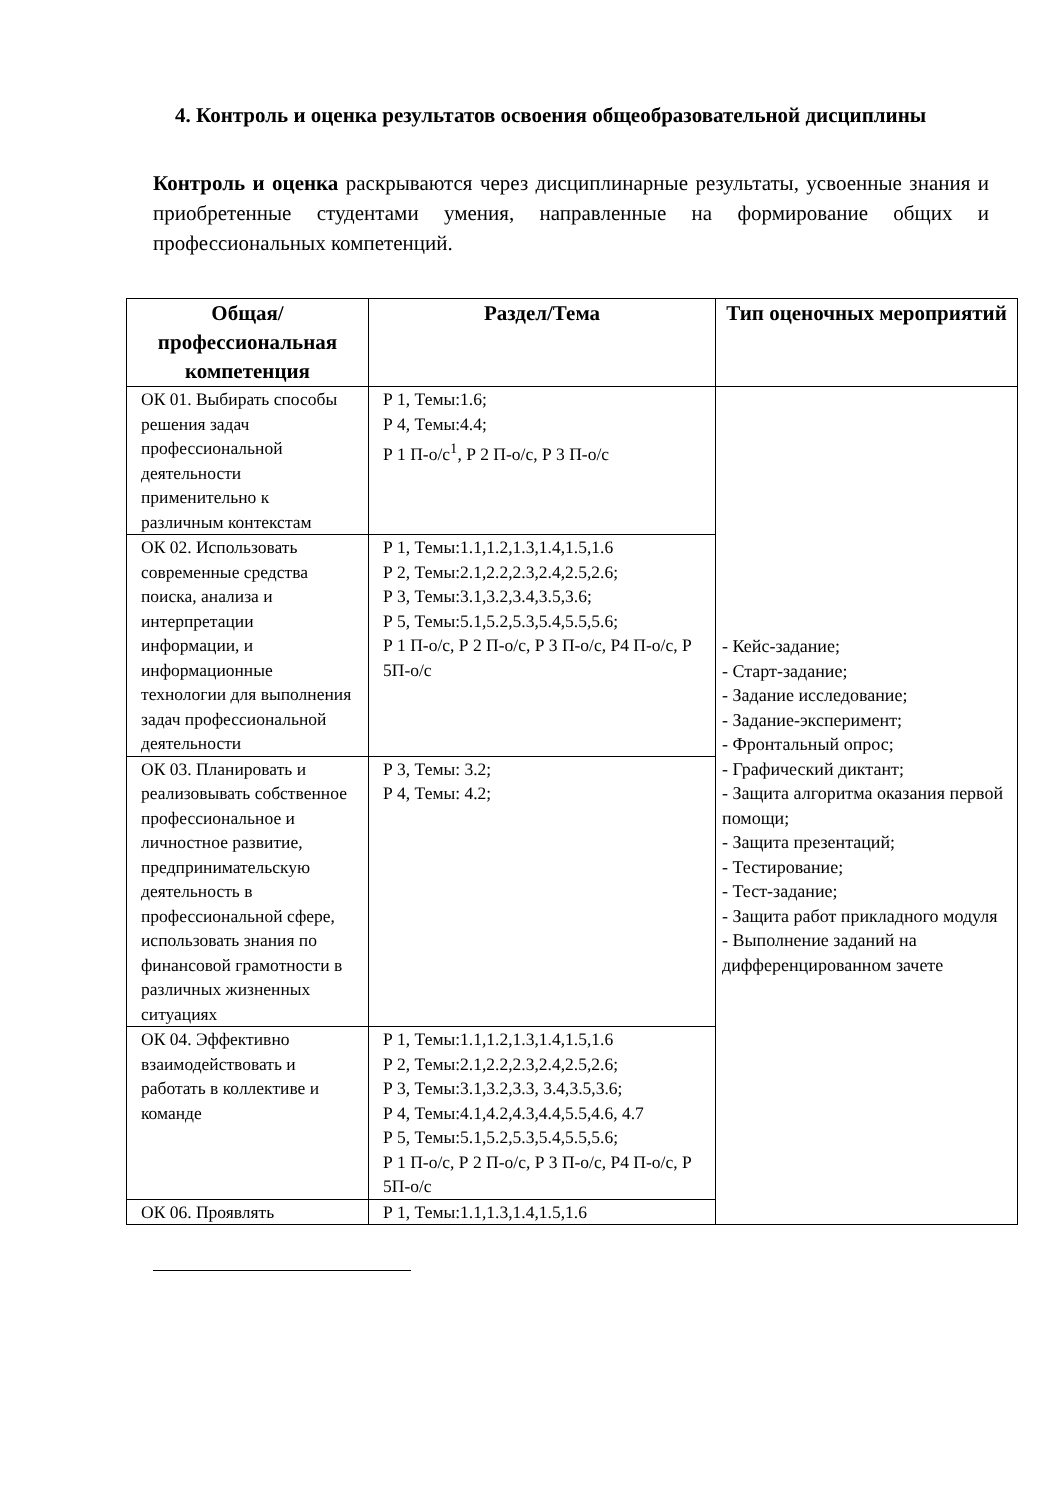4. Контроль и оценка результатов освоения общеобразовательной дисциплины
Контроль и оценка раскрываются через дисциплинарные результаты, усвоенные знания и приобретенные студентами умения, направленные на формирование общих и профессиональных компетенций.
| Общая/профессиональная компетенция | Раздел/Тема | Тип оценочных мероприятий |
| --- | --- | --- |
| ОК 01. Выбирать способы решения задач профессиональной деятельности применительно к различным контекстам | Р 1, Темы:1.6; Р 4, Темы:4.4; Р 1 П-о/с<sup>1</sup>, Р 2 П-о/с, Р 3 П-о/с | - Кейс-задание; - Старт-задание; - Задание исследование; - Задание-эксперимент; - Фронтальный опрос; - Графический диктант; - Защита алгоритма оказания первой помощи; - Защита презентаций; - Тестирование; - Тест-задание; - Защита работ прикладного модуля - Выполнение заданий на дифференцированном зачете |
| ОК 02. Использовать современные средства поиска, анализа и интерпретации информации, и информационные технологии для выполнения задач профессиональной деятельности | Р 1, Темы:1.1,1.2,1.3,1.4,1.5,1.6 Р 2, Темы:2.1,2.2,2.3,2.4,2.5,2.6; Р 3, Темы:3.1,3.2,3.4,3.5,3.6; Р 5, Темы:5.1,5.2,5.3,5.4,5.5,5.6; Р 1 П-о/с, Р 2 П-о/с, Р 3 П-о/с, Р4 П-о/с, Р 5П-о/с | |
| ОК 03. Планировать и реализовывать собственное профессиональное и личностное развитие, предпринимательскую деятельность в профессиональной сфере, использовать знания по финансовой грамотности в различных жизненных ситуациях | Р 3, Темы: 3.2; Р 4, Темы: 4.2; | |
| ОК 04. Эффективно взаимодействовать и работать в коллективе и команде | Р 1, Темы:1.1,1.2,1.3,1.4,1.5,1.6 Р 2, Темы:2.1,2.2,2.3,2.4,2.5,2.6; Р 3, Темы:3.1,3.2,3.3, 3.4,3.5,3.6; Р 4, Темы:4.1,4.2,4.3,4.4,5.5,4.6, 4.7 Р 5, Темы:5.1,5.2,5.3,5.4,5.5,5.6; Р 1 П-о/с, Р 2 П-о/с, Р 3 П-о/с, Р4 П-о/с, Р 5П-о/с | |
| ОК 06. Проявлять | Р 1, Темы:1.1,1.3,1.4,1.5,1.6 | |